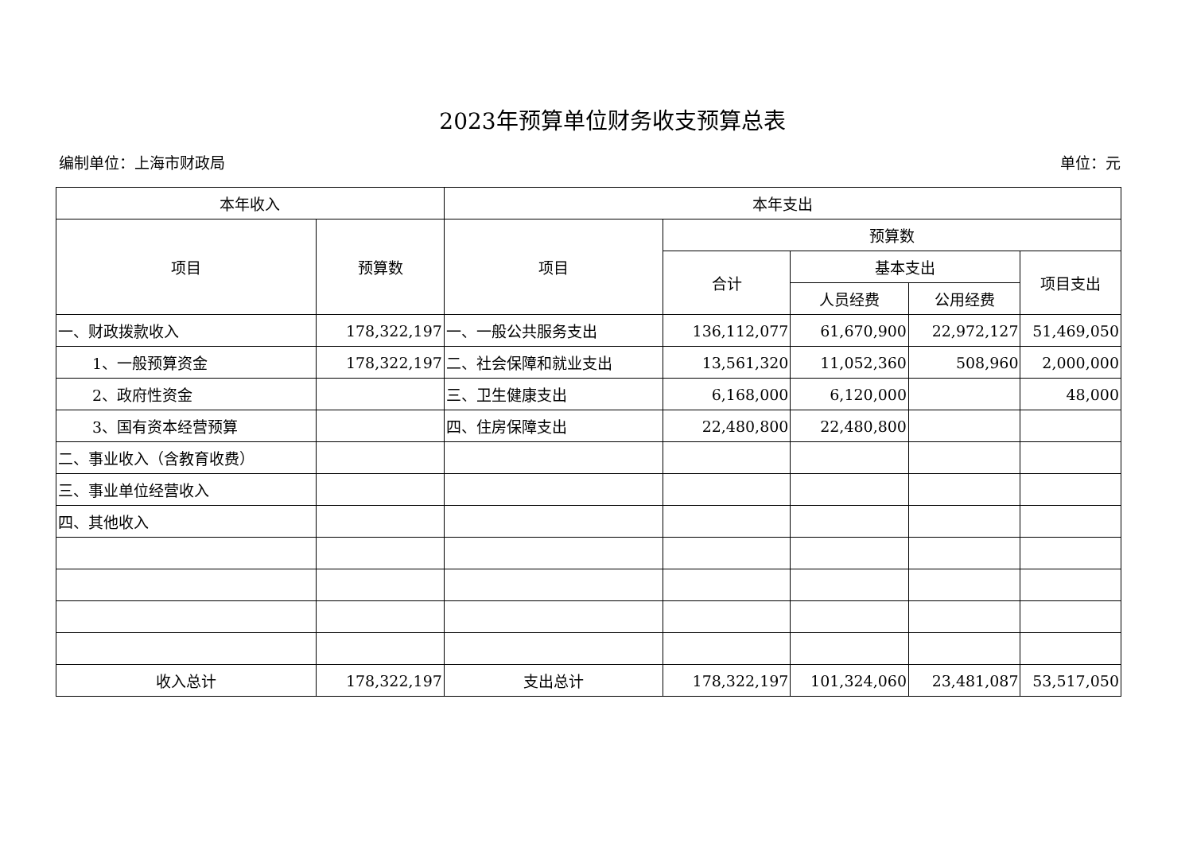2023年预算单位财务收支预算总表
编制单位：上海市财政局 单位：元
| 本年收入 | | 本年支出 | | | | |
| --- | --- | --- | --- | --- | --- | --- |
| 项目 | 预算数 | 项目 | 预算数 | | | |
| | | | 合计 | 基本支出 | | 项目支出 |
| | | | | 人员经费 | 公用经费 | |
| 一、财政拨款收入 | 178,322,197 | 一、一般公共服务支出 | 136,112,077 | 61,670,900 | 22,972,127 | 51,469,050 |
| 1、一般预算资金 | 178,322,197 | 二、社会保障和就业支出 | 13,561,320 | 11,052,360 | 508,960 | 2,000,000 |
| 2、政府性资金 | | 三、卫生健康支出 | 6,168,000 | 6,120,000 | | 48,000 |
| 3、国有资本经营预算 | | 四、住房保障支出 | 22,480,800 | 22,480,800 | | |
| 二、事业收入（含教育收费） | | | | | | |
| 三、事业单位经营收入 | | | | | | |
| 四、其他收入 | | | | | | |
| 收入总计 | 178,322,197 | 支出总计 | 178,322,197 | 101,324,060 | 23,481,087 | 53,517,050 |